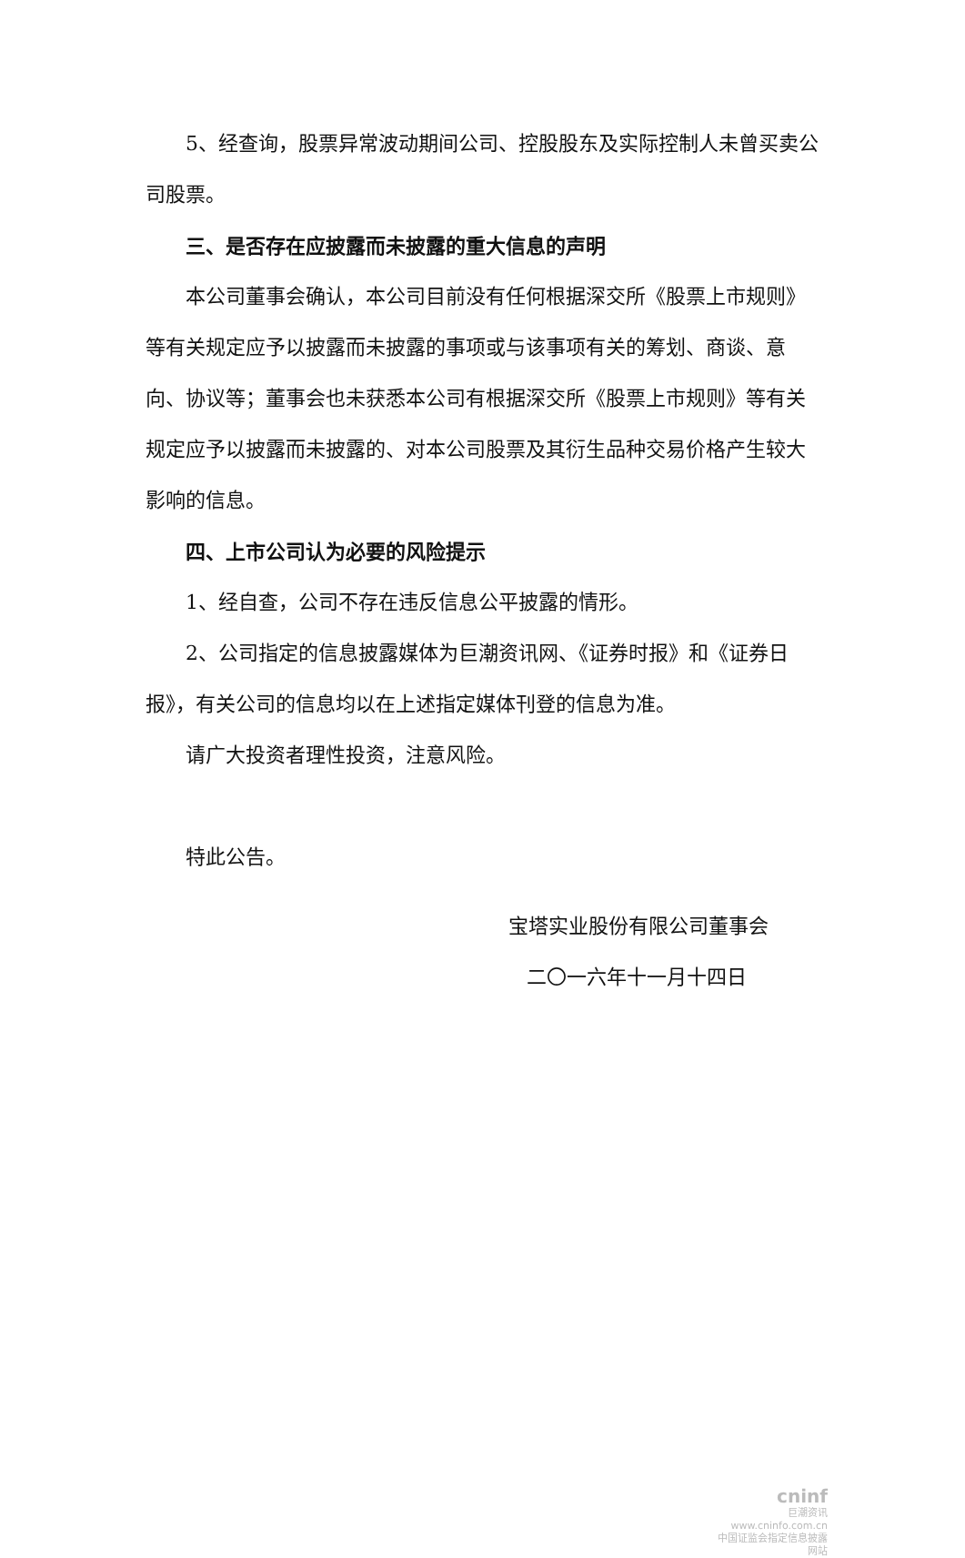5、经查询，股票异常波动期间公司、控股股东及实际控制人未曾买卖公司股票。
三、是否存在应披露而未披露的重大信息的声明
本公司董事会确认，本公司目前没有任何根据深交所《股票上市规则》等有关规定应予以披露而未披露的事项或与该事项有关的筹划、商谈、意向、协议等；董事会也未获悉本公司有根据深交所《股票上市规则》等有关规定应予以披露而未披露的、对本公司股票及其衍生品种交易价格产生较大影响的信息。
四、上市公司认为必要的风险提示
1、经自查，公司不存在违反信息公平披露的情形。
2、公司指定的信息披露媒体为巨潮资讯网、《证券时报》和《证券日报》，有关公司的信息均以在上述指定媒体刊登的信息为准。
请广大投资者理性投资，注意风险。
特此公告。
宝塔实业股份有限公司董事会
二〇一六年十一月十四日
cninf
巨潮资讯
www.cninfo.com.cn
中国证监会指定信息披露网站